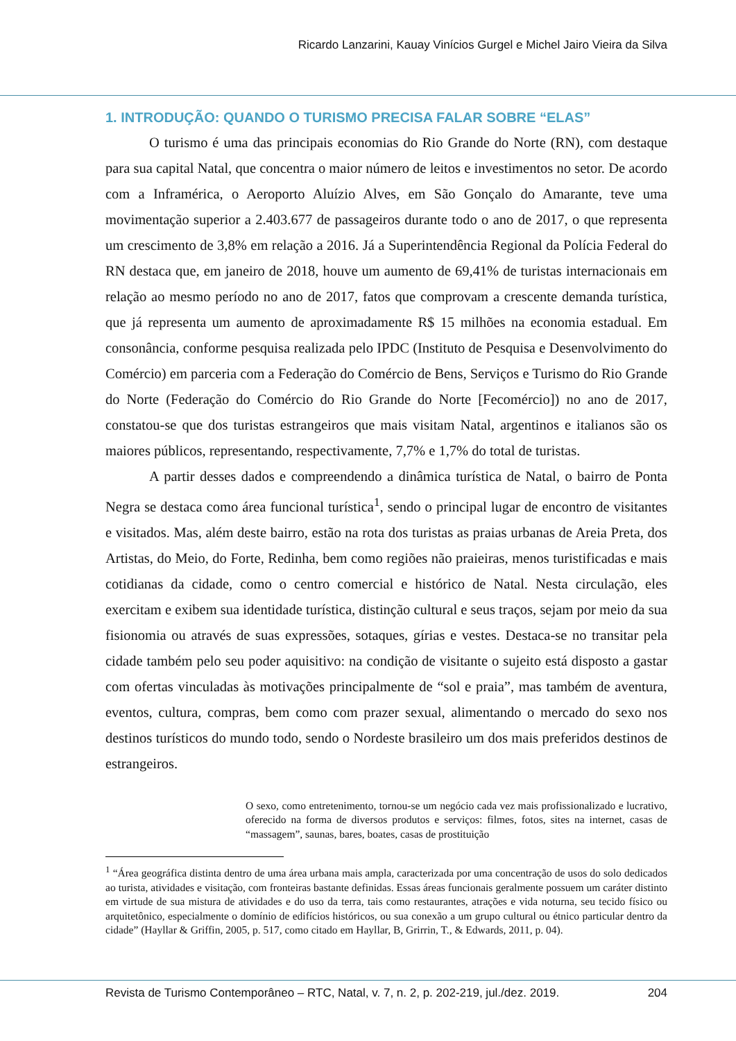Ricardo Lanzarini, Kauay Vinícios Gurgel e Michel Jairo Vieira da Silva
1. INTRODUÇÃO: QUANDO O TURISMO PRECISA FALAR SOBRE “ELAS”
O turismo é uma das principais economias do Rio Grande do Norte (RN), com destaque para sua capital Natal, que concentra o maior número de leitos e investimentos no setor. De acordo com a Inframérica, o Aeroporto Aluízio Alves, em São Gonçalo do Amarante, teve uma movimentação superior a 2.403.677 de passageiros durante todo o ano de 2017, o que representa um crescimento de 3,8% em relação a 2016. Já a Superintendência Regional da Polícia Federal do RN destaca que, em janeiro de 2018, houve um aumento de 69,41% de turistas internacionais em relação ao mesmo período no ano de 2017, fatos que comprovam a crescente demanda turística, que já representa um aumento de aproximadamente R$ 15 milhões na economia estadual. Em consonância, conforme pesquisa realizada pelo IPDC (Instituto de Pesquisa e Desenvolvimento do Comércio) em parceria com a Federação do Comércio de Bens, Serviços e Turismo do Rio Grande do Norte (Federação do Comércio do Rio Grande do Norte [Fecomércio]) no ano de 2017, constatou-se que dos turistas estrangeiros que mais visitam Natal, argentinos e italianos são os maiores públicos, representando, respectivamente, 7,7% e 1,7% do total de turistas.
A partir desses dados e compreendendo a dinâmica turística de Natal, o bairro de Ponta Negra se destaca como área funcional turística<sup>1</sup>, sendo o principal lugar de encontro de visitantes e visitados. Mas, além deste bairro, estão na rota dos turistas as praias urbanas de Areia Preta, dos Artistas, do Meio, do Forte, Redinha, bem como regiões não praieiras, menos turistificadas e mais cotidianas da cidade, como o centro comercial e histórico de Natal. Nesta circulação, eles exercitam e exibem sua identidade turística, distinção cultural e seus traços, sejam por meio da sua fisionomia ou através de suas expressões, sotaques, gírias e vestes. Destaca-se no transitar pela cidade também pelo seu poder aquisitivo: na condição de visitante o sujeito está disposto a gastar com ofertas vinculadas às motivações principalmente de “sol e praia”, mas também de aventura, eventos, cultura, compras, bem como com prazer sexual, alimentando o mercado do sexo nos destinos turísticos do mundo todo, sendo o Nordeste brasileiro um dos mais preferidos destinos de estrangeiros.
O sexo, como entretenimento, tornou-se um negócio cada vez mais profissionalizado e lucrativo, oferecido na forma de diversos produtos e serviços: filmes, fotos, sites na internet, casas de “massagem”, saunas, bares, boates, casas de prostituição
<sup>1</sup> “Área geográfica distinta dentro de uma área urbana mais ampla, caracterizada por uma concentração de usos do solo dedicados ao turista, atividades e visitação, com fronteiras bastante definidas. Essas áreas funcionais geralmente possuem um caráter distinto em virtude de sua mistura de atividades e do uso da terra, tais como restaurantes, atrações e vida noturna, seu tecido físico ou arquitetônico, especialmente o domínio de edifícios históricos, ou sua conexão a um grupo cultural ou étnico particular dentro da cidade” (Hayllar & Griffin, 2005, p. 517, como citado em Hayllar, B, Grirrin, T., & Edwards, 2011, p. 04).
Revista de Turismo Contemporâneo – RTC, Natal, v. 7, n. 2, p. 202-219, jul./dez. 2019. 204